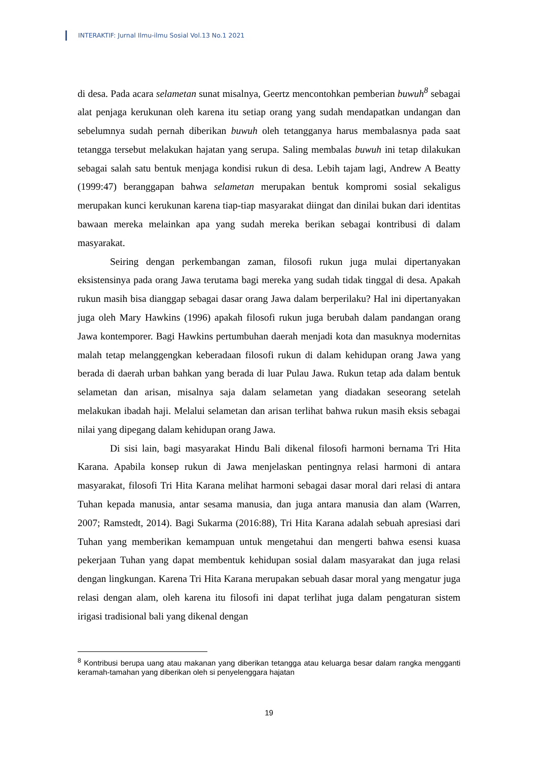INTERAKTIF: Jurnal Ilmu-ilmu Sosial Vol.13 No.1 2021
di desa. Pada acara selametan sunat misalnya, Geertz mencontohkan pemberian buwuh<sup>8</sup> sebagai alat penjaga kerukunan oleh karena itu setiap orang yang sudah mendapatkan undangan dan sebelumnya sudah pernah diberikan buwuh oleh tetangganya harus membalasnya pada saat tetangga tersebut melakukan hajatan yang serupa. Saling membalas buwuh ini tetap dilakukan sebagai salah satu bentuk menjaga kondisi rukun di desa. Lebih tajam lagi, Andrew A Beatty (1999:47) beranggapan bahwa selametan merupakan bentuk kompromi sosial sekaligus merupakan kunci kerukunan karena tiap-tiap masyarakat diingat dan dinilai bukan dari identitas bawaan mereka melainkan apa yang sudah mereka berikan sebagai kontribusi di dalam masyarakat.
Seiring dengan perkembangan zaman, filosofi rukun juga mulai dipertanyakan eksistensinya pada orang Jawa terutama bagi mereka yang sudah tidak tinggal di desa. Apakah rukun masih bisa dianggap sebagai dasar orang Jawa dalam berperilaku? Hal ini dipertanyakan juga oleh Mary Hawkins (1996) apakah filosofi rukun juga berubah dalam pandangan orang Jawa kontemporer. Bagi Hawkins pertumbuhan daerah menjadi kota dan masuknya modernitas malah tetap melanggengkan keberadaan filosofi rukun di dalam kehidupan orang Jawa yang berada di daerah urban bahkan yang berada di luar Pulau Jawa. Rukun tetap ada dalam bentuk selametan dan arisan, misalnya saja dalam selametan yang diadakan seseorang setelah melakukan ibadah haji. Melalui selametan dan arisan terlihat bahwa rukun masih eksis sebagai nilai yang dipegang dalam kehidupan orang Jawa.
Di sisi lain, bagi masyarakat Hindu Bali dikenal filosofi harmoni bernama Tri Hita Karana. Apabila konsep rukun di Jawa menjelaskan pentingnya relasi harmoni di antara masyarakat, filosofi Tri Hita Karana melihat harmoni sebagai dasar moral dari relasi di antara Tuhan kepada manusia, antar sesama manusia, dan juga antara manusia dan alam (Warren, 2007; Ramstedt, 2014). Bagi Sukarma (2016:88), Tri Hita Karana adalah sebuah apresiasi dari Tuhan yang memberikan kemampuan untuk mengetahui dan mengerti bahwa esensi kuasa pekerjaan Tuhan yang dapat membentuk kehidupan sosial dalam masyarakat dan juga relasi dengan lingkungan. Karena Tri Hita Karana merupakan sebuah dasar moral yang mengatur juga relasi dengan alam, oleh karena itu filosofi ini dapat terlihat juga dalam pengaturan sistem irigasi tradisional bali yang dikenal dengan
<sup>8</sup> Kontribusi berupa uang atau makanan yang diberikan tetangga atau keluarga besar dalam rangka mengganti keramah-tamahan yang diberikan oleh si penyelenggara hajatan
19